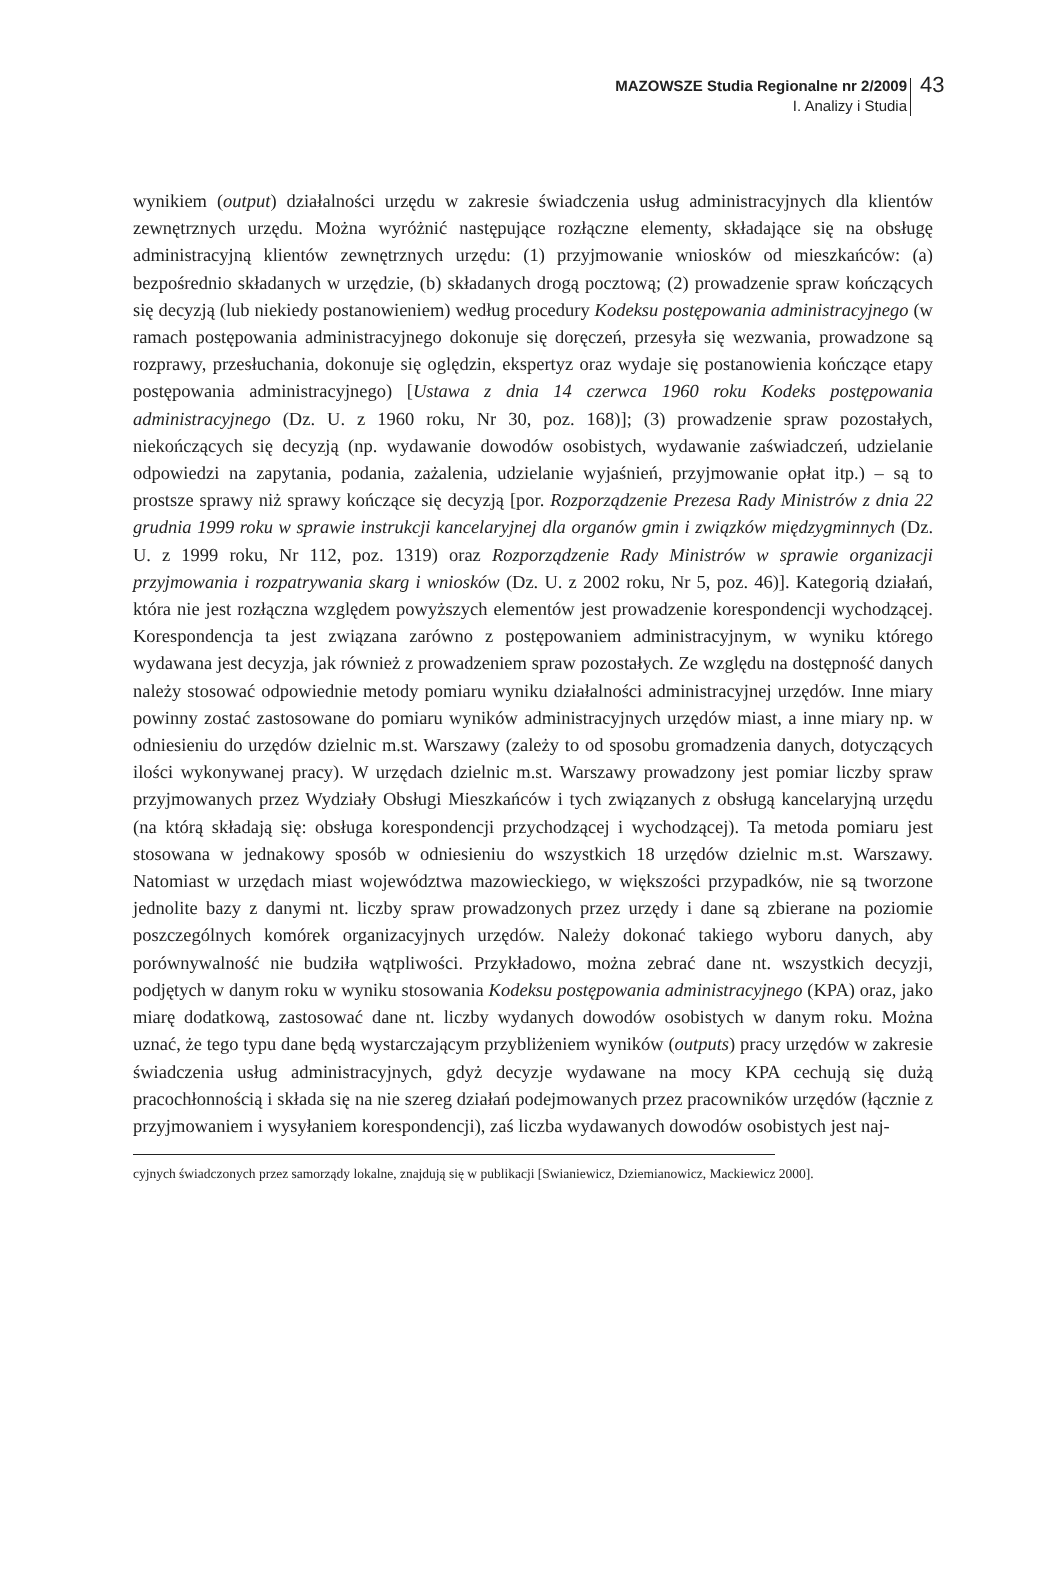MAZOWSZE Studia Regionalne nr 2/2009
I. Analizy i Studia
43
wynikiem (output) działalności urzędu w zakresie świadczenia usług administracyjnych dla klientów zewnętrznych urzędu. Można wyróżnić następujące rozłączne elementy, składające się na obsługę administracyjną klientów zewnętrznych urzędu: (1) przyjmowanie wniosków od mieszkańców: (a) bezpośrednio składanych w urzędzie, (b) składanych drogą pocztową; (2) prowadzenie spraw kończących się decyzją (lub niekiedy postanowieniem) według procedury Kodeksu postępowania administracyjnego (w ramach postępowania administracyjnego dokonuje się doręczeń, przesyła się wezwania, prowadzone są rozprawy, przesłuchania, dokonuje się oględzin, ekspertyz oraz wydaje się postanowienia kończące etapy postępowania administracyjnego) [Ustawa z dnia 14 czerwca 1960 roku Kodeks postępowania administracyjnego (Dz. U. z 1960 roku, Nr 30, poz. 168)]; (3) prowadzenie spraw pozostałych, niekończących się decyzją (np. wydawanie dowodów osobistych, wydawanie zaświadczeń, udzielanie odpowiedzi na zapytania, podania, zażalenia, udzielanie wyjaśnień, przyjmowanie opłat itp.) – są to prostsze sprawy niż sprawy kończące się decyzją [por. Rozporządzenie Prezesa Rady Ministrów z dnia 22 grudnia 1999 roku w sprawie instrukcji kancelaryjnej dla organów gmin i związków międzygminnych (Dz. U. z 1999 roku, Nr 112, poz. 1319) oraz Rozporządzenie Rady Ministrów w sprawie organizacji przyjmowania i rozpatrywania skarg i wniosków (Dz. U. z 2002 roku, Nr 5, poz. 46)]. Kategorią działań, która nie jest rozłączna względem powyższych elementów jest prowadzenie korespondencji wychodzącej. Korespondencja ta jest związana zarówno z postępowaniem administracyjnym, w wyniku którego wydawana jest decyzja, jak również z prowadzeniem spraw pozostałych. Ze względu na dostępność danych należy stosować odpowiednie metody pomiaru wyniku działalności administracyjnej urzędów. Inne miary powinny zostać zastosowane do pomiaru wyników administracyjnych urzędów miast, a inne miary np. w odniesieniu do urzędów dzielnic m.st. Warszawy (zależy to od sposobu gromadzenia danych, dotyczących ilości wykonywanej pracy). W urzędach dzielnic m.st. Warszawy prowadzony jest pomiar liczby spraw przyjmowanych przez Wydziały Obsługi Mieszkańców i tych związanych z obsługą kancelaryjną urzędu (na którą składają się: obsługa korespondencji przychodzącej i wychodzącej). Ta metoda pomiaru jest stosowana w jednakowy sposób w odniesieniu do wszystkich 18 urzędów dzielnic m.st. Warszawy. Natomiast w urzędach miast województwa mazowieckiego, w większości przypadków, nie są tworzone jednolite bazy z danymi nt. liczby spraw prowadzonych przez urzędy i dane są zbierane na poziomie poszczególnych komórek organizacyjnych urzędów. Należy dokonać takiego wyboru danych, aby porównywalność nie budziła wątpliwości. Przykładowo, można zebrać dane nt. wszystkich decyzji, podjętych w danym roku w wyniku stosowania Kodeksu postępowania administracyjnego (KPA) oraz, jako miarę dodatkową, zastosować dane nt. liczby wydanych dowodów osobistych w danym roku. Można uznać, że tego typu dane będą wystarczającym przybliżeniem wyników (outputs) pracy urzędów w zakresie świadczenia usług administracyjnych, gdyż decyzje wydawane na mocy KPA cechują się dużą pracochłonnością i składa się na nie szereg działań podejmowanych przez pracowników urzędów (łącznie z przyjmowaniem i wysyłaniem korespondencji), zaś liczba wydawanych dowodów osobistych jest naj-
cyjnych świadczonych przez samorządy lokalne, znajdują się w publikacji [Swianiewicz, Dziemianowicz, Mackiewicz 2000].